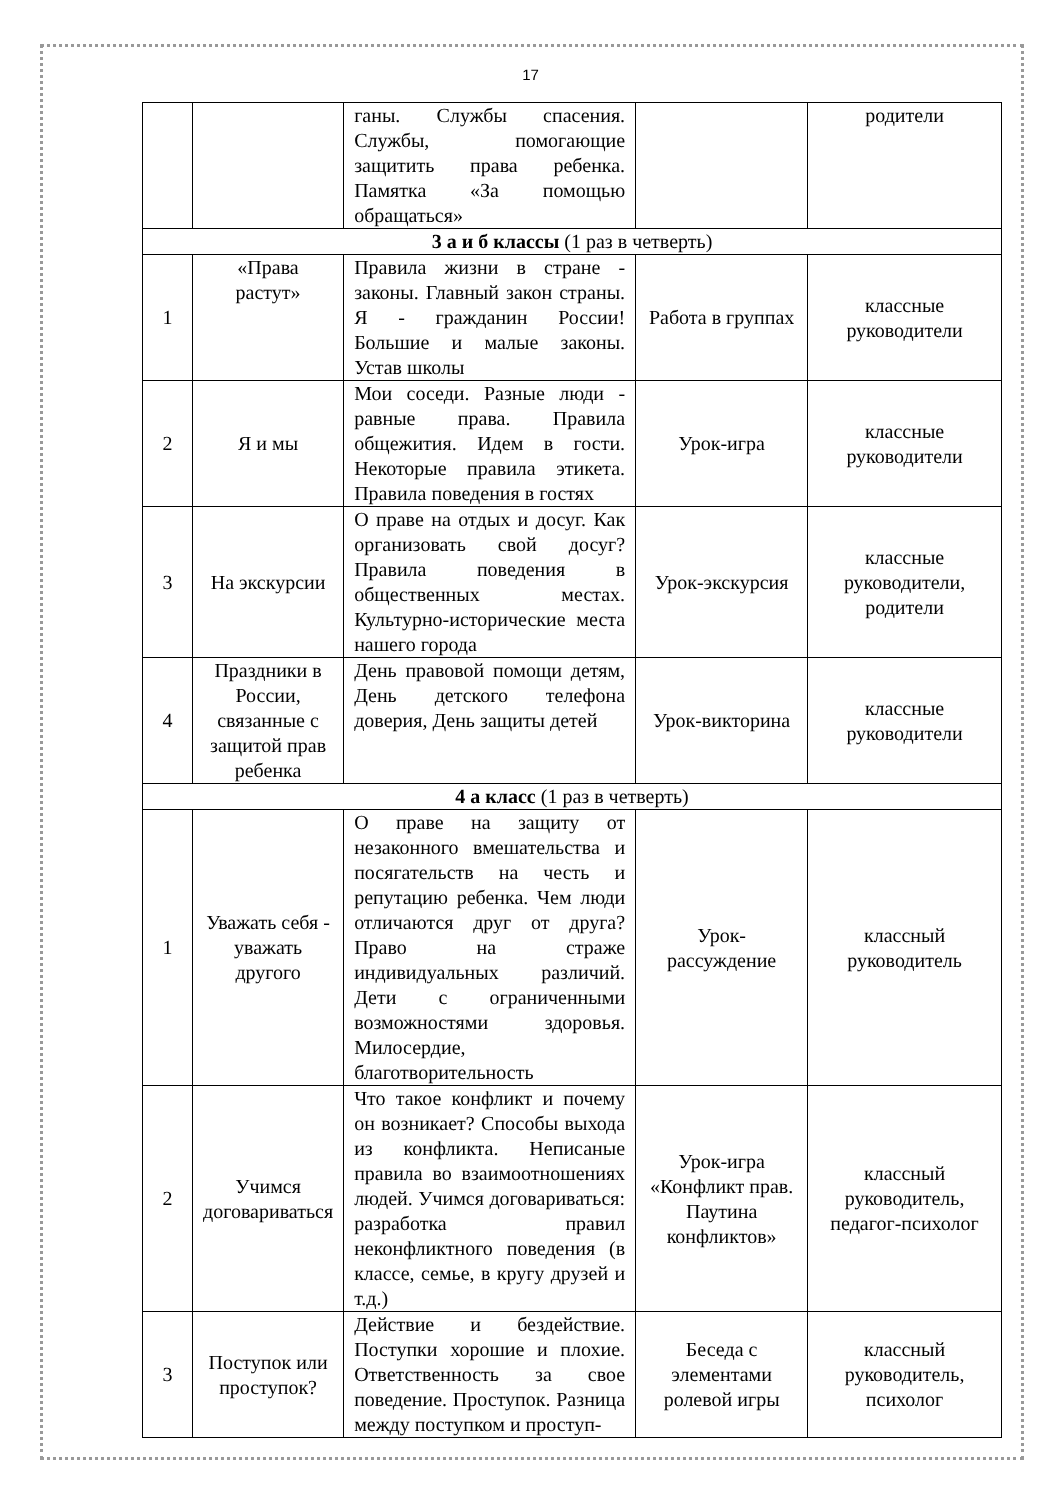17
| | | ганы. Службы спасения. Службы, помогающие защитить права ребенка. Памятка «За помощью обращаться» | | родители |
| 3 а и б классы (1 раз в четверть) | | | | |
| 1 | «Права растут» | Правила жизни в стране - законы. Главный закон страны. Я - гражданин России! Большие и малые законы. Устав школы | Работа в группах | классные руководители |
| 2 | Я и мы | Мои соседи. Разные люди - равные права. Правила общежития. Идем в гости. Некоторые правила этикета. Правила поведения в гостях | Урок-игра | классные руководители |
| 3 | На экскурсии | О праве на отдых и досуг. Как организовать свой досуг? Правила поведения в общественных местах. Культурно-исторические места нашего города | Урок-экскурсия | классные руководители, родители |
| 4 | Праздники в России, связанные с защитой прав ребенка | День правовой помощи детям, День детского телефона доверия, День защиты детей | Урок-викторина | классные руководители |
| 4 а класс (1 раз в четверть) | | | | |
| 1 | Уважать себя - уважать другого | О праве на защиту от незаконного вмешательства и посягательств на честь и репутацию ребенка. Чем люди отличаются друг от друга? Право на страже индивидуальных различий. Дети с ограниченными возможностями здоровья. Милосердие, благотворительность | Урок-рассуждение | классный руководитель |
| 2 | Учимся договариваться | Что такое конфликт и почему он возникает? Способы выхода из конфликта. Неписаные правила во взаимоотношениях людей. Учимся договариваться: разработка правил неконфликтного поведения (в классе, семье, в кругу друзей и т.д.) | Урок-игра «Конфликт прав. Паутина конфликтов» | классный руководитель, педагог-психолог |
| 3 | Поступок или проступок? | Действие и бездействие. Поступки хорошие и плохие. Ответственность за свое поведение. Проступок. Разница между поступком и проступ- | Беседа с элементами ролевой игры | классный руководитель, психолог |